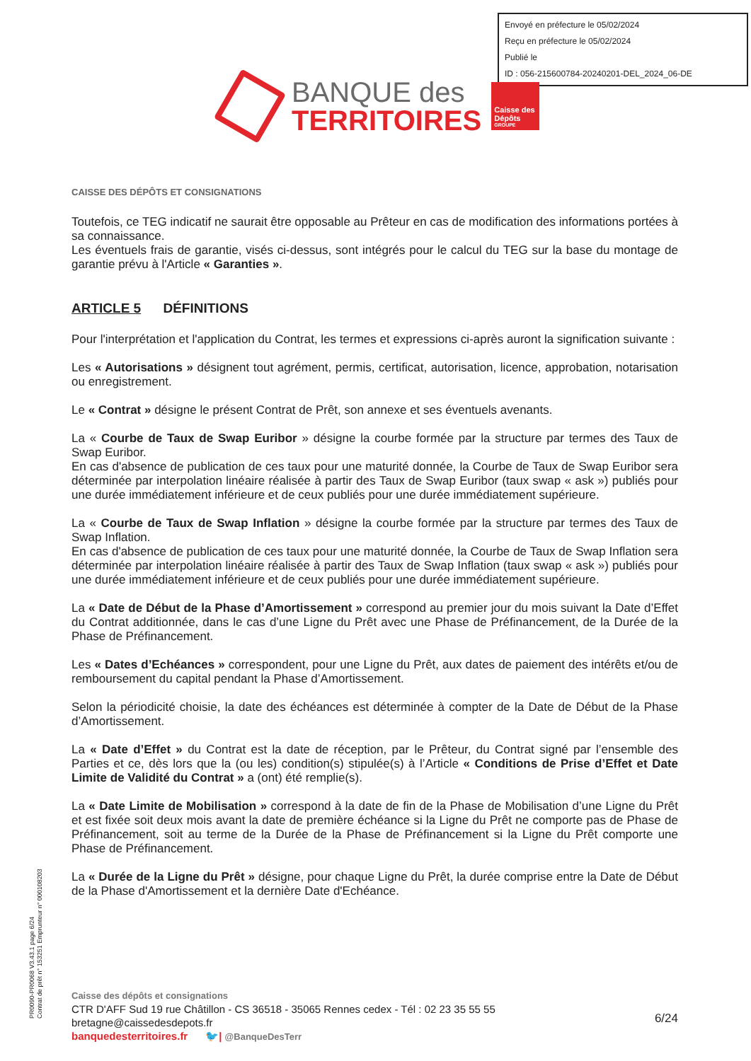Envoyé en préfecture le 05/02/2024
Reçu en préfecture le 05/02/2024
Publié le
ID : 056-215600784-20240201-DEL_2024_06-DE
BANQUE des
TERRITOIRES
Caisse des Dépôts
GROUPE
CAISSE DES DÉPÔTS ET CONSIGNATIONS
Toutefois, ce TEG indicatif ne saurait être opposable au Prêteur en cas de modification des informations portées à sa connaissance.
Les éventuels frais de garantie, visés ci-dessus, sont intégrés pour le calcul du TEG sur la base du montage de garantie prévu à l'Article « Garanties ».
ARTICLE 5 DÉFINITIONS
Pour l'interprétation et l'application du Contrat, les termes et expressions ci-après auront la signification suivante :
Les « Autorisations » désignent tout agrément, permis, certificat, autorisation, licence, approbation, notarisation ou enregistrement.
Le « Contrat » désigne le présent Contrat de Prêt, son annexe et ses éventuels avenants.
La « Courbe de Taux de Swap Euribor » désigne la courbe formée par la structure par termes des Taux de Swap Euribor.
En cas d'absence de publication de ces taux pour une maturité donnée, la Courbe de Taux de Swap Euribor sera déterminée par interpolation linéaire réalisée à partir des Taux de Swap Euribor (taux swap « ask ») publiés pour une durée immédiatement inférieure et de ceux publiés pour une durée immédiatement supérieure.
La « Courbe de Taux de Swap Inflation » désigne la courbe formée par la structure par termes des Taux de Swap Inflation.
En cas d'absence de publication de ces taux pour une maturité donnée, la Courbe de Taux de Swap Inflation sera déterminée par interpolation linéaire réalisée à partir des Taux de Swap Inflation (taux swap « ask ») publiés pour une durée immédiatement inférieure et de ceux publiés pour une durée immédiatement supérieure.
La « Date de Début de la Phase d’Amortissement » correspond au premier jour du mois suivant la Date d’Effet du Contrat additionnée, dans le cas d’une Ligne du Prêt avec une Phase de Préfinancement, de la Durée de la Phase de Préfinancement.
Les « Dates d’Echéances » correspondent, pour une Ligne du Prêt, aux dates de paiement des intérêts et/ou de remboursement du capital pendant la Phase d’Amortissement.
Selon la périodicité choisie, la date des échéances est déterminée à compter de la Date de Début de la Phase d’Amortissement.
La « Date d’Effet » du Contrat est la date de réception, par le Prêteur, du Contrat signé par l’ensemble des Parties et ce, dès lors que la (ou les) condition(s) stipulée(s) à l’Article « Conditions de Prise d’Effet et Date Limite de Validité du Contrat » a (ont) été remplie(s).
La « Date Limite de Mobilisation » correspond à la date de fin de la Phase de Mobilisation d’une Ligne du Prêt et est fixée soit deux mois avant la date de première échéance si la Ligne du Prêt ne comporte pas de Phase de Préfinancement, soit au terme de la Durée de la Phase de Préfinancement si la Ligne du Prêt comporte une Phase de Préfinancement.
La « Durée de la Ligne du Prêt » désigne, pour chaque Ligne du Prêt, la durée comprise entre la Date de Début de la Phase d'Amortissement et la dernière Date d'Echéance.
PR0090-PR0068 V3.43.1 page 6/24
Contrat de prêt n° 153251 Emprunteur n° 000108203
Caisse des dépôts et consignations
CTR D'AFF Sud 19 rue Châtillon - CS 36518 - 35065 Rennes cedex - Tél : 02 23 35 55 55
bretagne@caissedesdepots.fr
banquedesterritoires.fr 🐦| @BanqueDesTerr
6/24